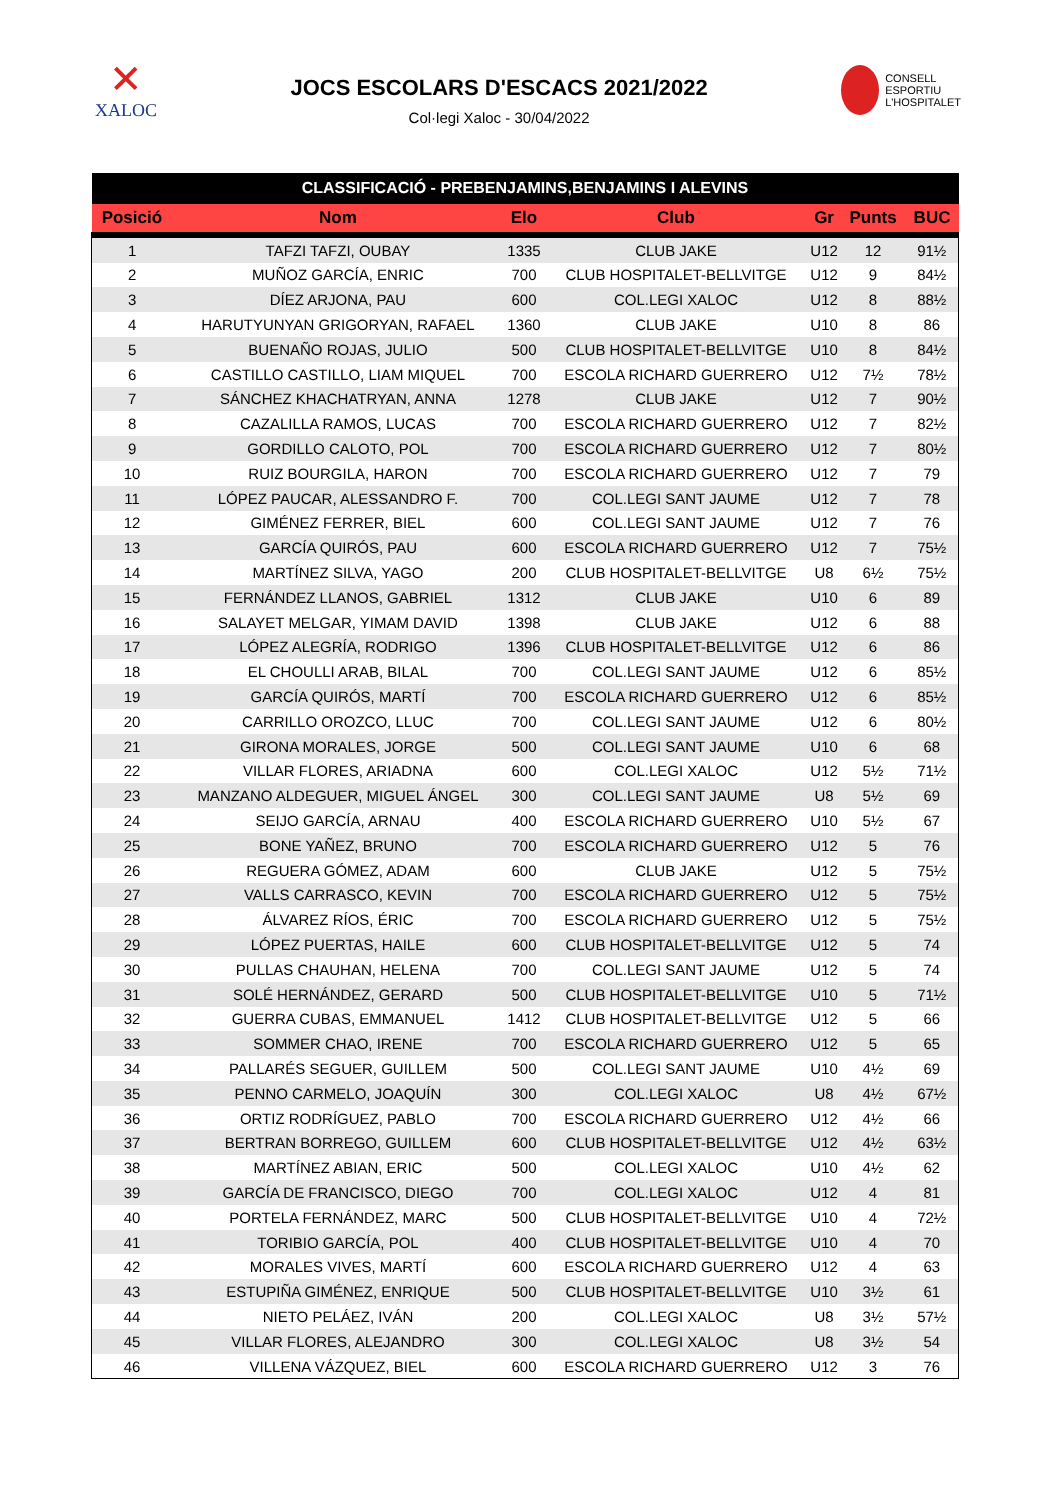✕
XALOC
JOCS ESCOLARS D'ESCACS 2021/2022
Col·legi Xaloc - 30/04/2022
CONSELL
ESPORTIU
L'HOSPITALET
| CLASSIFICACIÓ - PREBENJAMINS,BENJAMINS I ALEVINS | | | | | | |
| --- | --- | --- | --- | --- | --- | --- |
| Posició | Nom | Elo | Club | Gr | Punts | BUC |
| 1 | TAFZI TAFZI, OUBAY | 1335 | CLUB JAKE | U12 | 12 | 91½ |
| 2 | MUÑOZ GARCÍA, ENRIC | 700 | CLUB HOSPITALET-BELLVITGE | U12 | 9 | 84½ |
| 3 | DÍEZ ARJONA, PAU | 600 | COL.LEGI XALOC | U12 | 8 | 88½ |
| 4 | HARUTYUNYAN GRIGORYAN, RAFAEL | 1360 | CLUB JAKE | U10 | 8 | 86 |
| 5 | BUENAÑO ROJAS, JULIO | 500 | CLUB HOSPITALET-BELLVITGE | U10 | 8 | 84½ |
| 6 | CASTILLO CASTILLO, LIAM MIQUEL | 700 | ESCOLA RICHARD GUERRERO | U12 | 7½ | 78½ |
| 7 | SÁNCHEZ KHACHATRYAN, ANNA | 1278 | CLUB JAKE | U12 | 7 | 90½ |
| 8 | CAZALILLA RAMOS, LUCAS | 700 | ESCOLA RICHARD GUERRERO | U12 | 7 | 82½ |
| 9 | GORDILLO CALOTO, POL | 700 | ESCOLA RICHARD GUERRERO | U12 | 7 | 80½ |
| 10 | RUIZ BOURGILA, HARON | 700 | ESCOLA RICHARD GUERRERO | U12 | 7 | 79 |
| 11 | LÓPEZ PAUCAR, ALESSANDRO F. | 700 | COL.LEGI SANT JAUME | U12 | 7 | 78 |
| 12 | GIMÉNEZ FERRER, BIEL | 600 | COL.LEGI SANT JAUME | U12 | 7 | 76 |
| 13 | GARCÍA QUIRÓS, PAU | 600 | ESCOLA RICHARD GUERRERO | U12 | 7 | 75½ |
| 14 | MARTÍNEZ SILVA, YAGO | 200 | CLUB HOSPITALET-BELLVITGE | U8 | 6½ | 75½ |
| 15 | FERNÁNDEZ LLANOS, GABRIEL | 1312 | CLUB JAKE | U10 | 6 | 89 |
| 16 | SALAYET MELGAR, YIMAM DAVID | 1398 | CLUB JAKE | U12 | 6 | 88 |
| 17 | LÓPEZ ALEGRÍA, RODRIGO | 1396 | CLUB HOSPITALET-BELLVITGE | U12 | 6 | 86 |
| 18 | EL CHOULLI ARAB, BILAL | 700 | COL.LEGI SANT JAUME | U12 | 6 | 85½ |
| 19 | GARCÍA QUIRÓS, MARTÍ | 700 | ESCOLA RICHARD GUERRERO | U12 | 6 | 85½ |
| 20 | CARRILLO OROZCO, LLUC | 700 | COL.LEGI SANT JAUME | U12 | 6 | 80½ |
| 21 | GIRONA MORALES, JORGE | 500 | COL.LEGI SANT JAUME | U10 | 6 | 68 |
| 22 | VILLAR FLORES, ARIADNA | 600 | COL.LEGI XALOC | U12 | 5½ | 71½ |
| 23 | MANZANO ALDEGUER, MIGUEL ÁNGEL | 300 | COL.LEGI SANT JAUME | U8 | 5½ | 69 |
| 24 | SEIJO GARCÍA, ARNAU | 400 | ESCOLA RICHARD GUERRERO | U10 | 5½ | 67 |
| 25 | BONE YAÑEZ, BRUNO | 700 | ESCOLA RICHARD GUERRERO | U12 | 5 | 76 |
| 26 | REGUERA GÓMEZ, ADAM | 600 | CLUB JAKE | U12 | 5 | 75½ |
| 27 | VALLS CARRASCO, KEVIN | 700 | ESCOLA RICHARD GUERRERO | U12 | 5 | 75½ |
| 28 | ÁLVAREZ RÍOS, ÉRIC | 700 | ESCOLA RICHARD GUERRERO | U12 | 5 | 75½ |
| 29 | LÓPEZ PUERTAS, HAILE | 600 | CLUB HOSPITALET-BELLVITGE | U12 | 5 | 74 |
| 30 | PULLAS CHAUHAN, HELENA | 700 | COL.LEGI SANT JAUME | U12 | 5 | 74 |
| 31 | SOLÉ HERNÁNDEZ, GERARD | 500 | CLUB HOSPITALET-BELLVITGE | U10 | 5 | 71½ |
| 32 | GUERRA CUBAS, EMMANUEL | 1412 | CLUB HOSPITALET-BELLVITGE | U12 | 5 | 66 |
| 33 | SOMMER CHAO, IRENE | 700 | ESCOLA RICHARD GUERRERO | U12 | 5 | 65 |
| 34 | PALLARÉS SEGUER, GUILLEM | 500 | COL.LEGI SANT JAUME | U10 | 4½ | 69 |
| 35 | PENNO CARMELO, JOAQUÍN | 300 | COL.LEGI XALOC | U8 | 4½ | 67½ |
| 36 | ORTIZ RODRÍGUEZ, PABLO | 700 | ESCOLA RICHARD GUERRERO | U12 | 4½ | 66 |
| 37 | BERTRAN BORREGO, GUILLEM | 600 | CLUB HOSPITALET-BELLVITGE | U12 | 4½ | 63½ |
| 38 | MARTÍNEZ ABIAN, ERIC | 500 | COL.LEGI XALOC | U10 | 4½ | 62 |
| 39 | GARCÍA DE FRANCISCO, DIEGO | 700 | COL.LEGI XALOC | U12 | 4 | 81 |
| 40 | PORTELA FERNÁNDEZ, MARC | 500 | CLUB HOSPITALET-BELLVITGE | U10 | 4 | 72½ |
| 41 | TORIBIO GARCÍA, POL | 400 | CLUB HOSPITALET-BELLVITGE | U10 | 4 | 70 |
| 42 | MORALES VIVES, MARTÍ | 600 | ESCOLA RICHARD GUERRERO | U12 | 4 | 63 |
| 43 | ESTUPIÑA GIMÉNEZ, ENRIQUE | 500 | CLUB HOSPITALET-BELLVITGE | U10 | 3½ | 61 |
| 44 | NIETO PELÁEZ, IVÁN | 200 | COL.LEGI XALOC | U8 | 3½ | 57½ |
| 45 | VILLAR FLORES, ALEJANDRO | 300 | COL.LEGI XALOC | U8 | 3½ | 54 |
| 46 | VILLENA VÁZQUEZ, BIEL | 600 | ESCOLA RICHARD GUERRERO | U12 | 3 | 76 |